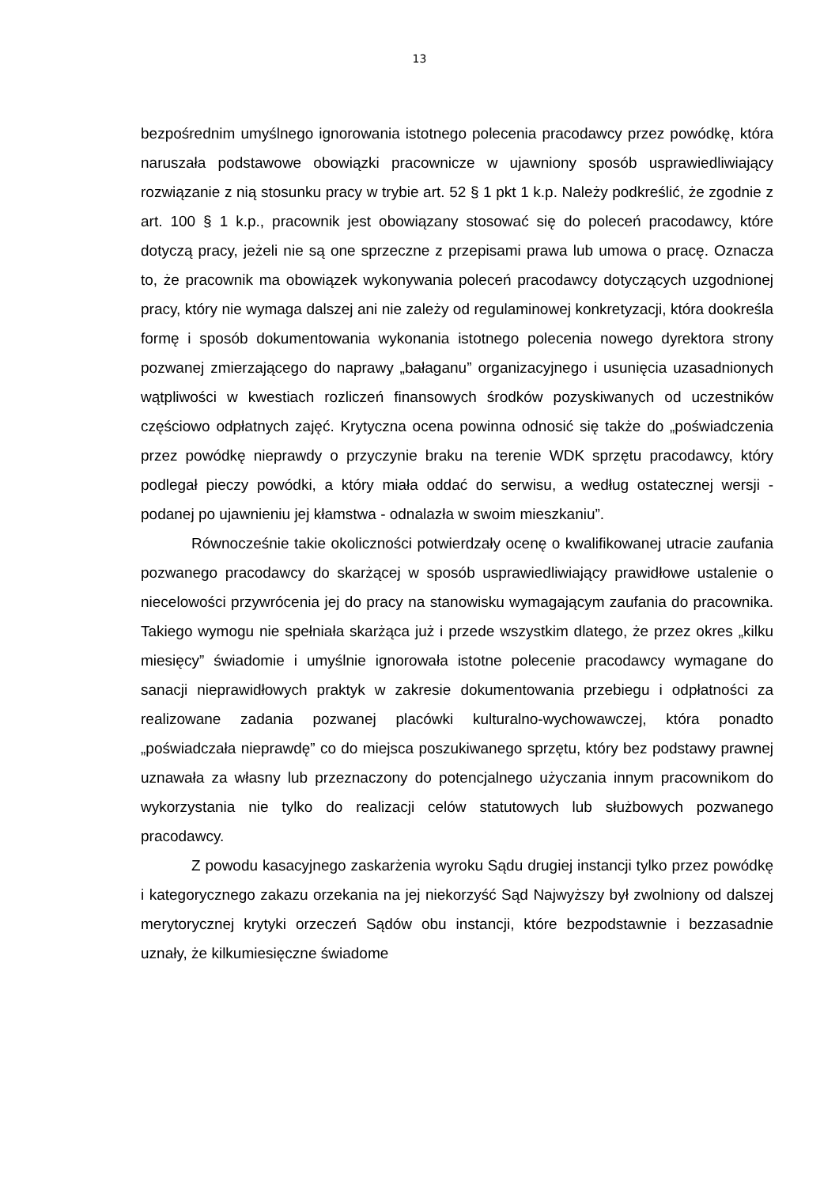13
bezpośrednim umyślnego ignorowania istotnego polecenia pracodawcy przez powódkę, która naruszała podstawowe obowiązki pracownicze w ujawniony sposób usprawiedliwiający rozwiązanie z nią stosunku pracy w trybie art. 52 § 1 pkt 1 k.p. Należy podkreślić, że zgodnie z art. 100 § 1 k.p., pracownik jest obowiązany stosować się do poleceń pracodawcy, które dotyczą pracy, jeżeli nie są one sprzeczne z przepisami prawa lub umowa o pracę. Oznacza to, że pracownik ma obowiązek wykonywania poleceń pracodawcy dotyczących uzgodnionej pracy, który nie wymaga dalszej ani nie zależy od regulaminowej konkretyzacji, która dookreśla formę i sposób dokumentowania wykonania istotnego polecenia nowego dyrektora strony pozwanej zmierzającego do naprawy „bałaganu” organizacyjnego i usunięcia uzasadnionych wątpliwości w kwestiach rozliczeń finansowych środków pozyskiwanych od uczestników częściowo odpłatnych zajęć. Krytyczna ocena powinna odnosić się także do „poświadczenia przez powódkę nieprawdy o przyczynie braku na terenie WDK sprzętu pracodawcy, który podlegał pieczy powódki, a który miała oddać do serwisu, a według ostatecznej wersji - podanej po ujawnieniu jej kłamstwa - odnalazła w swoim mieszkaniu”.
Równocześnie takie okoliczności potwierdzały ocenę o kwalifikowanej utracie zaufania pozwanego pracodawcy do skarżącej w sposób usprawiedliwiający prawidłowe ustalenie o niecelowości przywrócenia jej do pracy na stanowisku wymagającym zaufania do pracownika. Takiego wymogu nie spełniała skarżąca już i przede wszystkim dlatego, że przez okres „kilku miesięcy” świadomie i umyślnie ignorowała istotne polecenie pracodawcy wymagane do sanacji nieprawidłowych praktyk w zakresie dokumentowania przebiegu i odpłatności za realizowane zadania pozwanej placówki kulturalno-wychowawczej, która ponadto „poświadczała nieprawdę” co do miejsca poszukiwanego sprzętu, który bez podstawy prawnej uznawała za własny lub przeznaczony do potencjalnego użyczania innym pracownikom do wykorzystania nie tylko do realizacji celów statutowych lub służbowych pozwanego pracodawcy.
Z powodu kasacyjnego zaskarżenia wyroku Sądu drugiej instancji tylko przez powódkę i kategorycznego zakazu orzekania na jej niekorzyść Sąd Najwyższy był zwolniony od dalszej merytorycznej krytyki orzeczeń Sądów obu instancji, które bezpodstawnie i bezzasadnie uznały, że kilkumiesięczne świadome